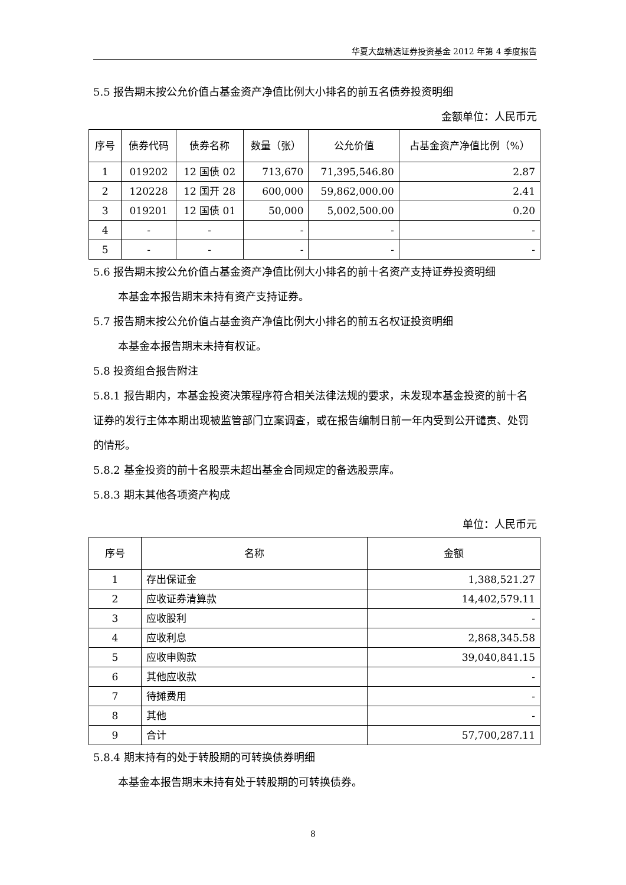华夏大盘精选证券投资基金 2012 年第 4 季度报告
5.5 报告期末按公允价值占基金资产净值比例大小排名的前五名债券投资明细
金额单位：人民币元
| 序号 | 债券代码 | 债券名称 | 数量（张） | 公允价值 | 占基金资产净值比例（%） |
| --- | --- | --- | --- | --- | --- |
| 1 | 019202 | 12 国债 02 | 713,670 | 71,395,546.80 | 2.87 |
| 2 | 120228 | 12 国开 28 | 600,000 | 59,862,000.00 | 2.41 |
| 3 | 019201 | 12 国债 01 | 50,000 | 5,002,500.00 | 0.20 |
| 4 | - | - | - | - | - |
| 5 | - | - | - | - | - |
5.6 报告期末按公允价值占基金资产净值比例大小排名的前十名资产支持证券投资明细
本基金本报告期末未持有资产支持证券。
5.7 报告期末按公允价值占基金资产净值比例大小排名的前五名权证投资明细
本基金本报告期末未持有权证。
5.8 投资组合报告附注
5.8.1 报告期内，本基金投资决策程序符合相关法律法规的要求，未发现本基金投资的前十名证券的发行主体本期出现被监管部门立案调查，或在报告编制日前一年内受到公开谴责、处罚的情形。
5.8.2 基金投资的前十名股票未超出基金合同规定的备选股票库。
5.8.3 期末其他各项资产构成
单位：人民币元
| 序号 | 名称 | 金额 |
| --- | --- | --- |
| 1 | 存出保证金 | 1,388,521.27 |
| 2 | 应收证券清算款 | 14,402,579.11 |
| 3 | 应收股利 | - |
| 4 | 应收利息 | 2,868,345.58 |
| 5 | 应收申购款 | 39,040,841.15 |
| 6 | 其他应收款 | - |
| 7 | 待摊费用 | - |
| 8 | 其他 | - |
| 9 | 合计 | 57,700,287.11 |
5.8.4 期末持有的处于转股期的可转换债券明细
本基金本报告期末未持有处于转股期的可转换债券。
8